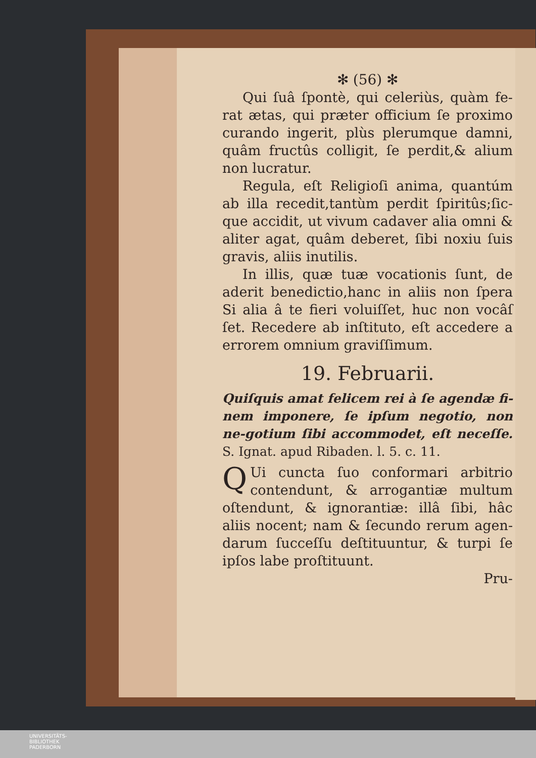✻ (56) ✻
Qui ſuâ ſpontè, qui celeriùs, quàm fe-rat ætas, qui præter officium ſe proximo curando ingerit, plùs plerumque damni, quâm fructûs colligit, ſe perdit,& alium non lucratur.
Regula, eſt Religioſi anima, quantúm ab illa recedit,tantùm perdit ſpiritûs;ſic-que accidit, ut vivum cadaver alia omni & aliter agat, quâm deberet, ſibi noxiu ſuis gravis, aliis inutilis.
In illis, quæ tuæ vocationis ſunt, de aderit benedictio,hanc in aliis non ſpera Si alia â te fieri voluiſſet, huc non vocâſ ſet. Recedere ab inſtituto, eſt accedere a errorem omnium graviſſimum.
19. Februarii.
Quiſquis amat felicem rei à ſe agendæ fi-nem imponere, ſe ipſum negotio, non ne-gotium ſibi accommodet, eſt neceſſe. S. Ignat. apud Ribaden. l. 5. c. 11.
QUi cuncta ſuo conformari arbitrio contendunt, & arrogantiæ multum oſtendunt, & ignorantiæ: illâ ſibi, hâc aliis nocent; nam & ſecundo rerum agen-darum ſucceſſu deſtituuntur, & turpi ſe ipſos labe proſtituunt.
Pru-
UNIVERSITÄTS-
BIBLIOTHEK
PADERBORN